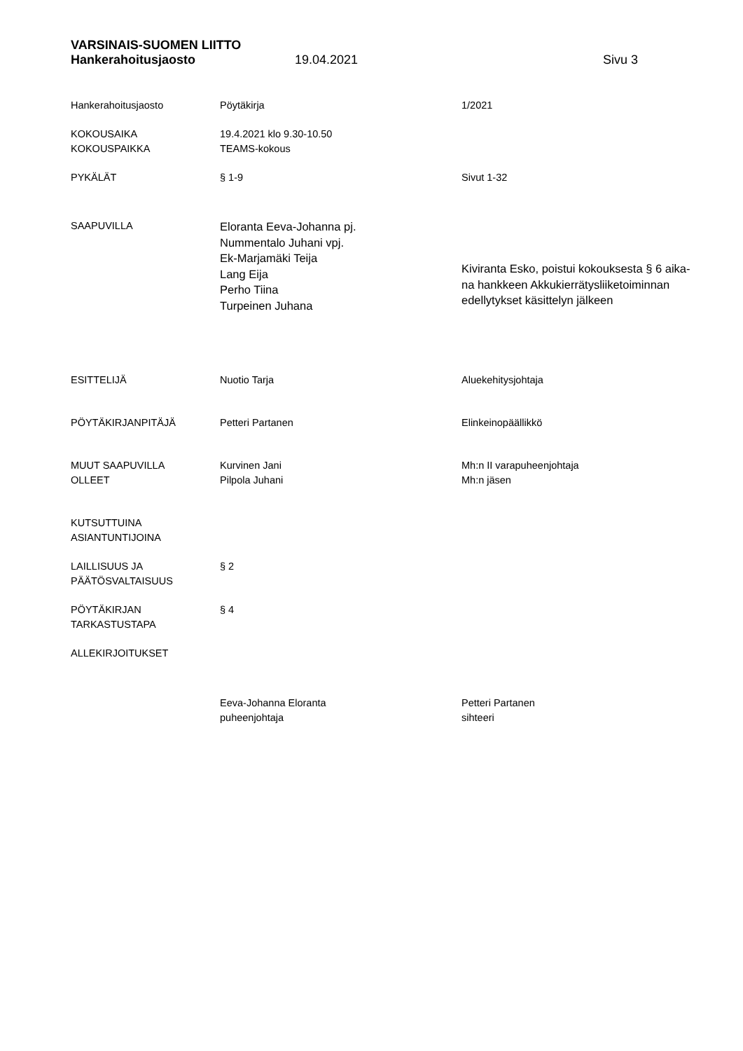VARSINAIS-SUOMEN LIITTO
Hankerahoitusjaosto 19.04.2021 Sivu 3
| Hankerahoitusjaosto | Pöytäkirja | 1/2021 |
| KOKOUSAIKA KOKOUSPAIKKA | 19.4.2021 klo 9.30-10.50 TEAMS-kokous | |
| PYKÄLÄT | § 1-9 | Sivut 1-32 |
| SAAPUVILLA | Eloranta Eeva-Johanna pj. Nummentalo Juhani vpj. Ek-Marjamäki Teija Lang Eija Perho Tiina Turpeinen Juhana | Kiviranta Esko, poistui kokouksesta § 6 aika- na hankkeen Akkukierrätysliiketoiminnan edellytykset käsittelyn jälkeen |
| ESITTELIJÄ | Nuotio Tarja | Aluekehitysjohtaja |
| PÖYTÄKIRJANPITÄJÄ | Petteri Partanen | Elinkeinopäällikkö |
| MUUT SAAPUVILLA OLLEET | Kurvinen Jani Pilpola Juhani | Mh:n II varapuheenjohtaja Mh:n jäsen |
| KUTSUTTUINA ASIANTUNTIJOINA | | |
| LAILLISUUS JA PÄÄTÖSVALTAISUUS | § 2 | |
| PÖYTÄKIRJAN TARKASTUSTAPA | § 4 | |
| ALLEKIRJOITUKSET | | |
| | Eeva-Johanna Eloranta puheenjohtaja | Petteri Partanen sihteeri |